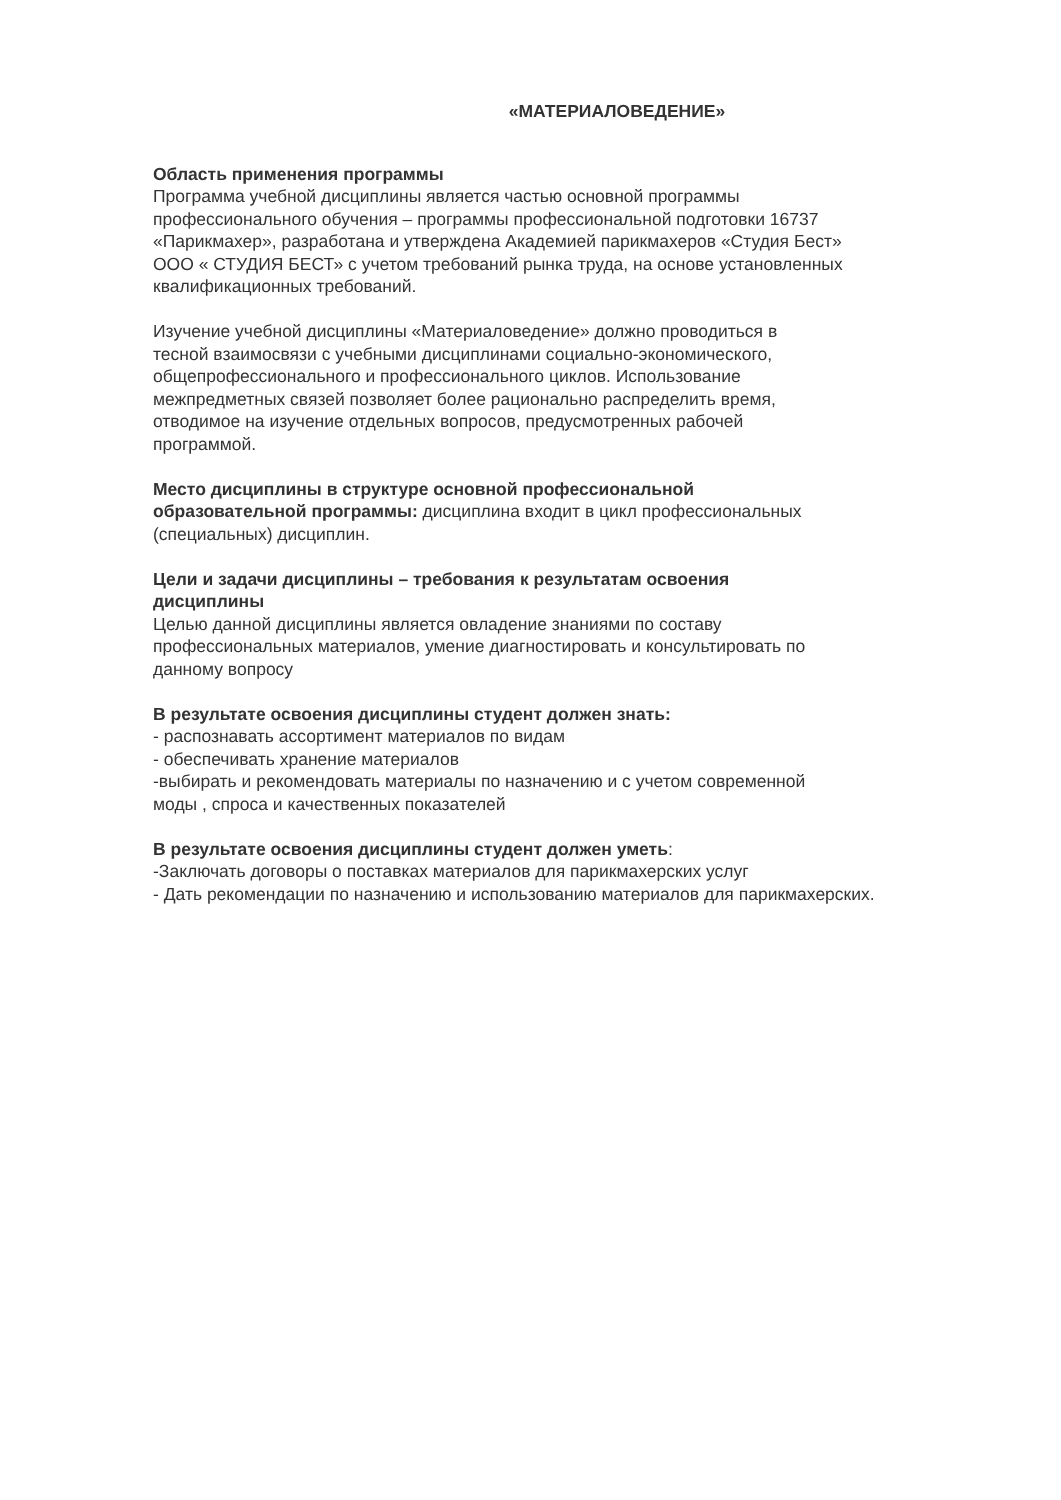«МАТЕРИАЛОВЕДЕНИЕ»
Область применения программы
Программа учебной дисциплины является частью основной программы
профессионального обучения – программы профессиональной подготовки 16737
«Парикмахер», разработана и утверждена Академией парикмахеров «Студия Бест»
ООО « СТУДИЯ БЕСТ» с учетом требований рынка труда, на основе установленных
квалификационных требований.
Изучение учебной дисциплины «Материаловедение» должно проводиться в
тесной взаимосвязи с учебными дисциплинами социально-экономического,
общепрофессионального и профессионального циклов. Использование
межпредметных связей позволяет более рационально распределить время,
отводимое на изучение отдельных вопросов, предусмотренных рабочей
программой.
Место дисциплины в структуре основной профессиональной
образовательной программы: дисциплина входит в цикл профессиональных
(специальных) дисциплин.
Цели и задачи дисциплины – требования к результатам освоения
дисциплины
Целью данной дисциплины является овладение знаниями по составу
профессиональных материалов, умение диагностировать и консультировать по
данному вопросу
В результате освоения дисциплины студент должен знать:
- распознавать ассортимент материалов по видам
- обеспечивать хранение материалов
-выбирать и рекомендовать материалы по назначению и с учетом современной
моды , спроса и качественных показателей
В результате освоения дисциплины студент должен уметь:
-Заключать договоры о поставках материалов для парикмахерских услуг
- Дать рекомендации по назначению и использованию материалов для парикмахерских.